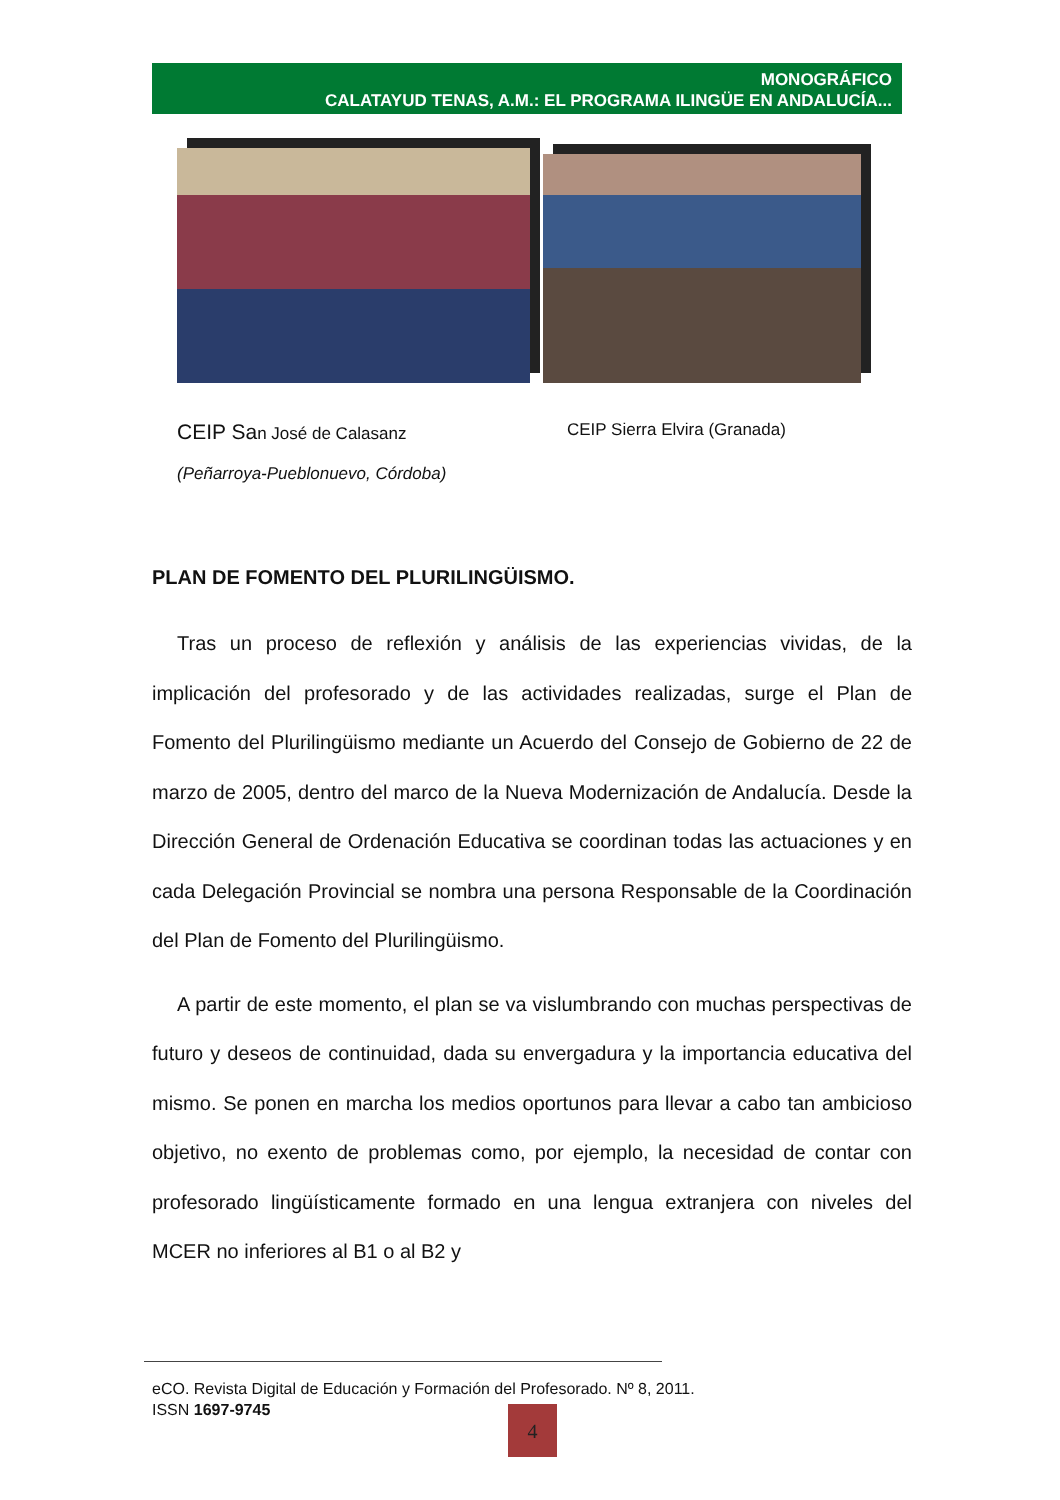MONOGRÁFICO
CALATAYUD TENAS, A.M.: EL PROGRAMA ILINGÜE EN ANDALUCÍA...
CEIP San José de Calasanz
(Peñarroya-Pueblonuevo, Córdoba)
CEIP Sierra Elvira (Granada)
PLAN DE FOMENTO DEL PLURILINGÜISMO.
Tras un proceso de reflexión y análisis de las experiencias vividas, de la implicación del profesorado y de las actividades realizadas, surge el Plan de Fomento del Plurilingüismo mediante un Acuerdo del Consejo de Gobierno de 22 de marzo de 2005, dentro del marco de la Nueva Modernización de Andalucía. Desde la Dirección General de Ordenación Educativa se coordinan todas las actuaciones y en cada Delegación Provincial se nombra una persona Responsable de la Coordinación del Plan de Fomento del Plurilingüismo.
A partir de este momento, el plan se va vislumbrando con muchas perspectivas de futuro y deseos de continuidad, dada su envergadura y la importancia educativa del mismo. Se ponen en marcha los medios oportunos para llevar a cabo tan ambicioso objetivo, no exento de problemas como, por ejemplo, la necesidad de contar con profesorado lingüísticamente formado en una lengua extranjera con niveles del MCER no inferiores al B1 o al B2 y
eCO. Revista Digital de Educación y Formación del Profesorado. Nº 8, 2011.
ISSN 1697-9745
4